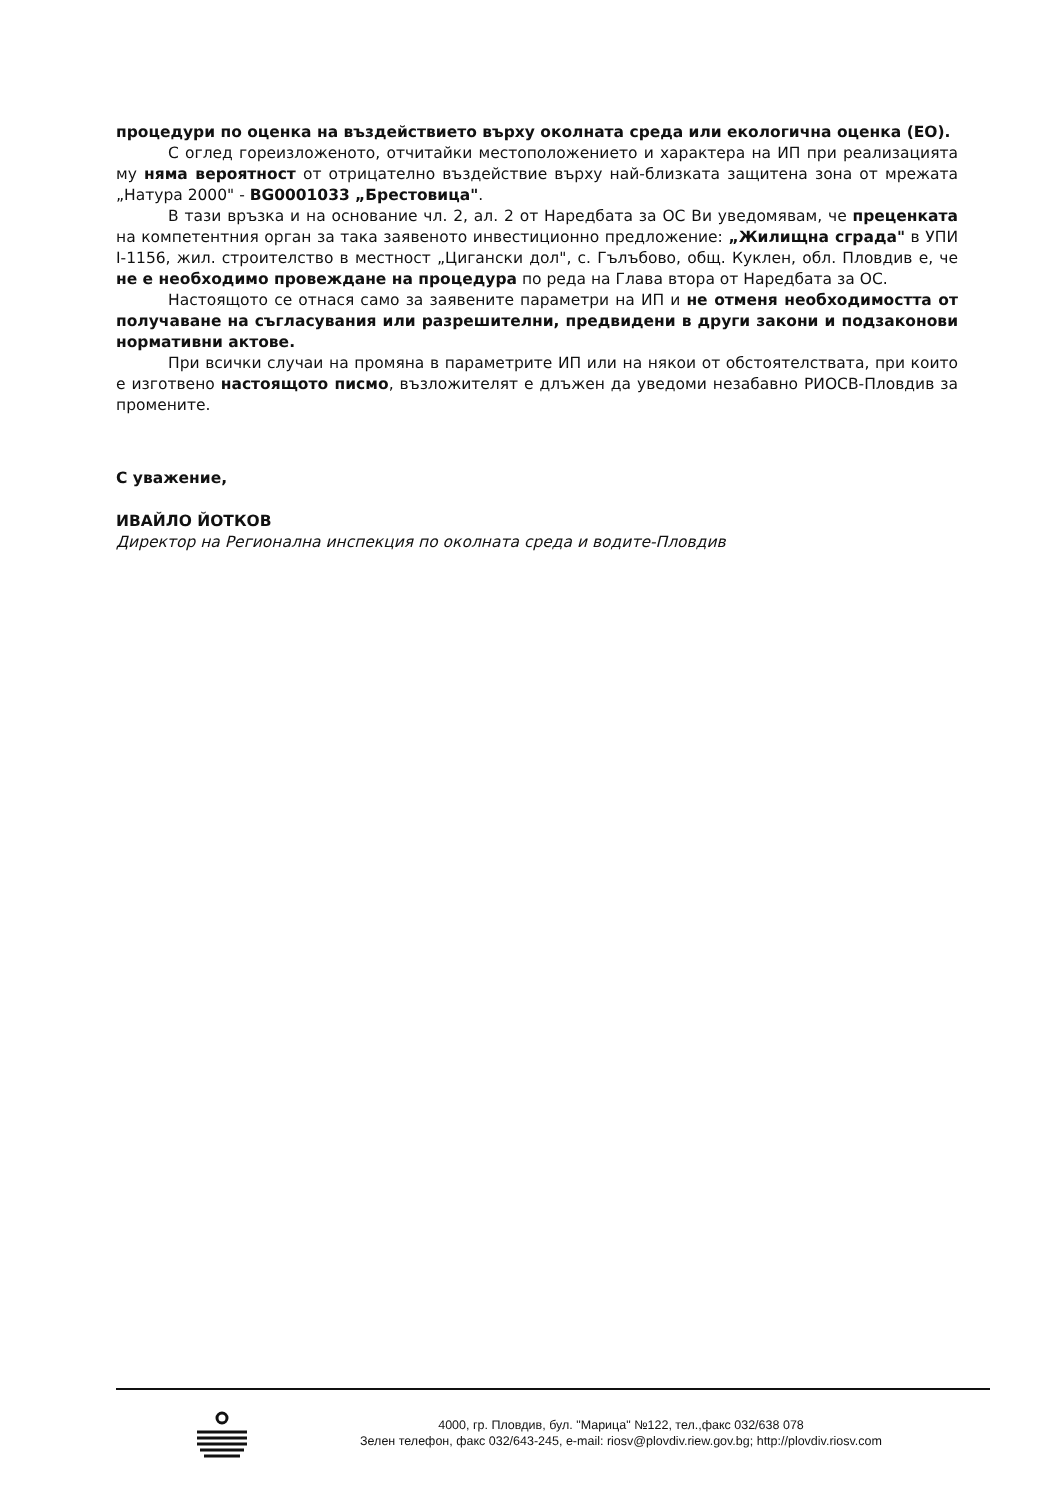процедури по оценка на въздействието върху околната среда или екологична оценка (ЕО).
С оглед гореизложеното, отчитайки местоположението и характера на ИП при реализацията му няма вероятност от отрицателно въздействие върху най-близката защитена зона от мрежата „Натура 2000" - BG0001033 „Брестовица".
В тази връзка и на основание чл. 2, ал. 2 от Наредбата за ОС Ви уведомявам, че преценката на компетентния орган за така заявеното инвестиционно предложение: „Жилищна сграда" в УПИ I-1156, жил. строителство в местност „Цигански дол", с. Гълъбово, общ. Куклен, обл. Пловдив е, че не е необходимо провеждане на процедура по реда на Глава втора от Наредбата за ОС.
Настоящото се отнася само за заявените параметри на ИП и не отменя необходимостта от получаване на съгласувания или разрешителни, предвидени в други закони и подзаконови нормативни актове.
При всички случаи на промяна в параметрите ИП или на някои от обстоятелствата, при които е изготвено настоящото писмо, възложителят е длъжен да уведоми незабавно РИОСВ-Пловдив за промените.
С уважение,
ИВАЙЛО ЙОТКОВ
Директор на Регионална инспекция по околната среда и водите-Пловдив
4000, гр. Пловдив, бул. "Марица" №122, тел.,факс 032/638 078
Зелен телефон, факс 032/643-245, e-mail: riosv@plovdiv.riew.gov.bg; http://plovdiv.riosv.com